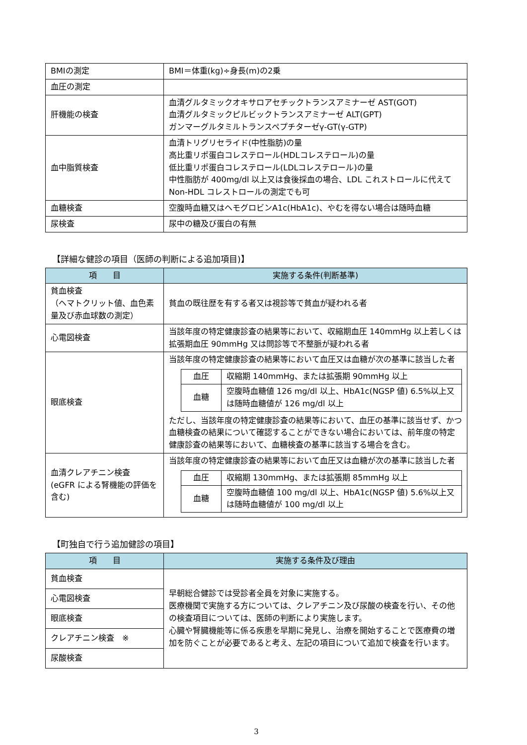| BMIの測定 | BMI＝体重(kg)÷身長(m)の2乗 |
| 血圧の測定 | |
| 肝機能の検査 | 血清グルタミックオキサロアセチックトランスアミナーゼ AST(GOT) 血清グルタミックピルビックトランスアミナーゼ ALT(GPT) ガンマーグルタミルトランスペプチターゼγ-GT(γ-GTP) |
| 血中脂質検査 | 血清トリグリセライド(中性脂肪)の量 高比重リポ蛋白コレステロール(HDLコレステロール)の量 低比重リポ蛋白コレステロール(LDLコレステロール)の量 中性脂肪が 400mg/dl 以上又は食後採血の場合、LDL これストロールに代えて Non-HDL コレストロールの測定でも可 |
| 血糖検査 | 空腹時血糖又はヘモグロビンA1c(HbA1c)、やむを得ない場合は随時血糖 |
| 尿検査 | 尿中の糖及び蛋白の有無 |
【詳細な健診の項目（医師の判断による追加項目)】
| 項 目 | 実施する条件(判断基準) |
| --- | --- |
| 貧血検査 （ヘマトクリット値、血色素量及び赤血球数の測定） | 貧血の既往歴を有する者又は視診等で貧血が疑われる者 |
| 心電図検査 | 当該年度の特定健康診査の結果等において、収縮期血圧 140mmHg 以上若しくは拡張期血圧 90mmHg 又は問診等で不整脈が疑われる者 |
| 眼底検査 | 当該年度の特定健康診査の結果等において血圧又は血糖が次の基準に該当した者 / 血圧 / 収縮期 140mmHg、または拡張期 90mmHg 以上 / / 血糖 / 空腹時血糖値 126 mg/dl 以上、HbA1c(NGSP 値) 6.5%以上又は随時血糖値が 126 mg/dl 以上 / ただし、当該年度の特定健康診査の結果等において、血圧の基準に該当せず、かつ血糖検査の結果について確認することができない場合においては、前年度の特定健康診査の結果等において、血糖検査の基準に該当する場合を含む。 |
| 血清クレアチニン検査 (eGFR による腎機能の評価を含む) | 当該年度の特定健康診査の結果等において血圧又は血糖が次の基準に該当した者 / 血圧 / 収縮期 130mmHg、または拡張期 85mmHg 以上 / / 血糖 / 空腹時血糖値 100 mg/dl 以上、HbA1c(NGSP 値) 5.6%以上又は随時血糖値が 100 mg/dl 以上 / |
【町独自で行う追加健診の項目】
| 項 目 | 実施する条件及び理由 |
| --- | --- |
| 貧血検査 | 早朝総合健診では受診者全員を対象に実施する。 医療機関で実施する方については、クレアチニン及び尿酸の検査を行い、その他の検査項目については、医師の判断により実施します。 心臓や腎臓機能等に係る疾患を早期に発見し、治療を開始することで医療費の増加を防ぐことが必要であると考え、左記の項目について追加で検査を行います。 |
| 心電図検査 | |
| 眼底検査 | |
| クレアチニン検査 ※ | |
| 尿酸検査 | |
3